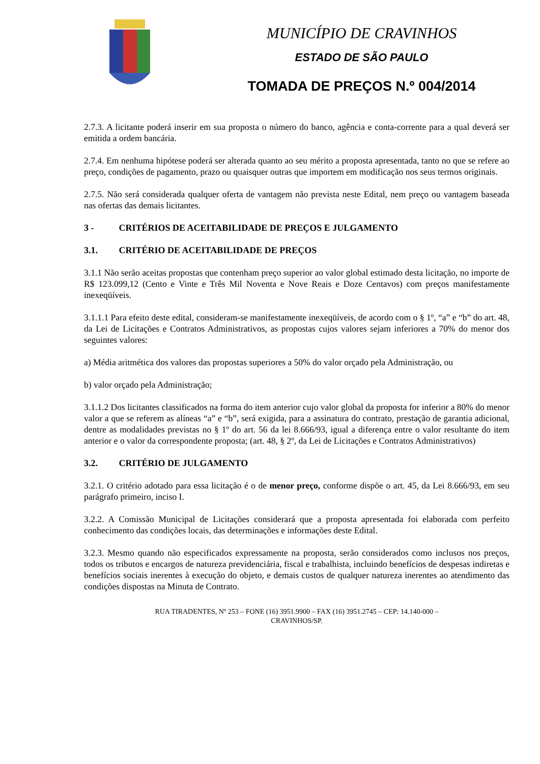MUNICÍPIO DE CRAVINHOS
ESTADO DE SÃO PAULO
TOMADA DE PREÇOS N.º 004/2014
2.7.3. A licitante poderá inserir em sua proposta o número do banco, agência e conta-corrente para a qual deverá ser emitida a ordem bancária.
2.7.4. Em nenhuma hipótese poderá ser alterada quanto ao seu mérito a proposta apresentada, tanto no que se refere ao preço, condições de pagamento, prazo ou quaisquer outras que importem em modificação nos seus termos originais.
2.7.5. Não será considerada qualquer oferta de vantagem não prevista neste Edital, nem preço ou vantagem baseada nas ofertas das demais licitantes.
3 - CRITÉRIOS DE ACEITABILIDADE DE PREÇOS E JULGAMENTO
3.1. CRITÉRIO DE ACEITABILIDADE DE PREÇOS
3.1.1 Não serão aceitas propostas que contenham preço superior ao valor global estimado desta licitação, no importe de R$ 123.099,12 (Cento e Vinte e Três Mil Noventa e Nove Reais e Doze Centavos) com preços manifestamente inexeqüíveis.
3.1.1.1 Para efeito deste edital, consideram-se manifestamente inexeqüíveis, de acordo com o § 1º, “a” e “b” do art. 48, da Lei de Licitações e Contratos Administrativos, as propostas cujos valores sejam inferiores a 70% do menor dos seguintes valores:
a) Média aritmética dos valores das propostas superiores a 50% do valor orçado pela Administração, ou
b) valor orçado pela Administração;
3.1.1.2 Dos licitantes classificados na forma do item anterior cujo valor global da proposta for inferior a 80% do menor valor a que se referem as alíneas “a” e “b”, será exigida, para a assinatura do contrato, prestação de garantia adicional, dentre as modalidades previstas no § 1º do art. 56 da lei 8.666/93, igual a diferença entre o valor resultante do item anterior e o valor da correspondente proposta; (art. 48, § 2º, da Lei de Licitações e Contratos Administrativos)
3.2. CRITÉRIO DE JULGAMENTO
3.2.1. O critério adotado para essa licitação é o de menor preço, conforme dispõe o art. 45, da Lei 8.666/93, em seu parágrafo primeiro, inciso I.
3.2.2. A Comissão Municipal de Licitações considerará que a proposta apresentada foi elaborada com perfeito conhecimento das condições locais, das determinações e informações deste Edital.
3.2.3. Mesmo quando não especificados expressamente na proposta, serão considerados como inclusos nos preços, todos os tributos e encargos de natureza previdenciária, fiscal e trabalhista, incluindo benefícios de despesas indiretas e benefícios sociais inerentes à execução do objeto, e demais custos de qualquer natureza inerentes ao atendimento das condições dispostas na Minuta de Contrato.
RUA TIRADENTES, Nº 253 – FONE (16) 3951.9900 – FAX (16) 3951.2745 – CEP: 14.140-000 –
CRAVINHOS/SP.